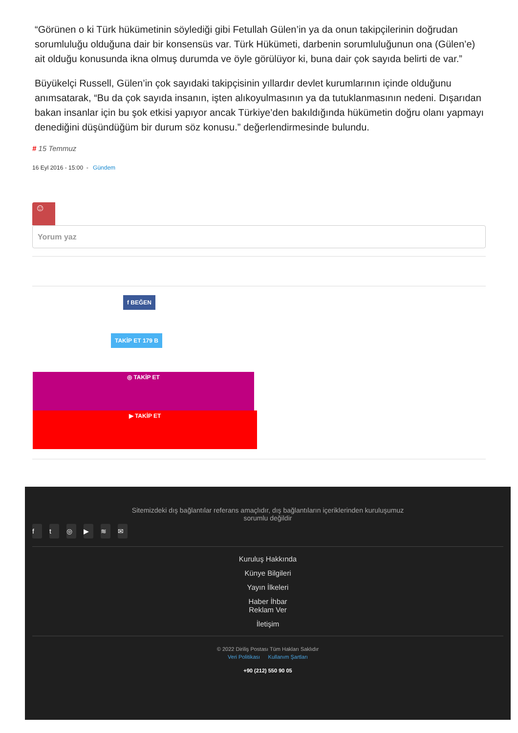“Görünen o ki Türk hükümetinin söylediği gibi Fetullah Gülen’in ya da onun takipçilerinin doğrudan sorumluluğu olduğuna dair bir konsensüs var. Türk Hükümeti, darbenin sorumluluğunun ona (Gülen’e) ait olduğu konusunda ikna olmuş durumda ve öyle görülüyor ki, buna dair çok sayıda belirti de var.”
Büyükelçi Russell, Gülen’in çok sayıdaki takipçisinin yıllardır devlet kurumlarının içinde olduğunu anımsatarak, “Bu da çok sayıda insanın, işten alıkoyulmasının ya da tutuklanmasının nedeni. Dışarıdan bakan insanlar için bu şok etkisi yapıyor ancak Türkiye’den bakıldığında hükümetin doğru olanı yapmayı denediğini düşündüğüm bir durum söz konusu.” değerlendirmesinde bulundu.
# 15 Temmuz
16 Eyl 2016 - 15:00 - Gündem
☺
Yorum yaz
f BEĞEN
TAKİP ET 179 B
◎ TAKİP ET
▶ TAKİP ET
Sitemizdeki dış bağlantılar referans amaçlıdır, dış bağlantıların içeriklerinden kuruluşumuz sorumlu değildir
ft ◎ ▶ ≋ ✉
Kuruluş Hakkında
Künye Bilgileri
Yayın İlkeleri
Haber İhbar
Reklam Ver
İletişim
© 2022 Diriliş Postası Tüm Hakları Saklıdır
Veri Politikası Kullanım Şartları
+90 (212) 550 90 05